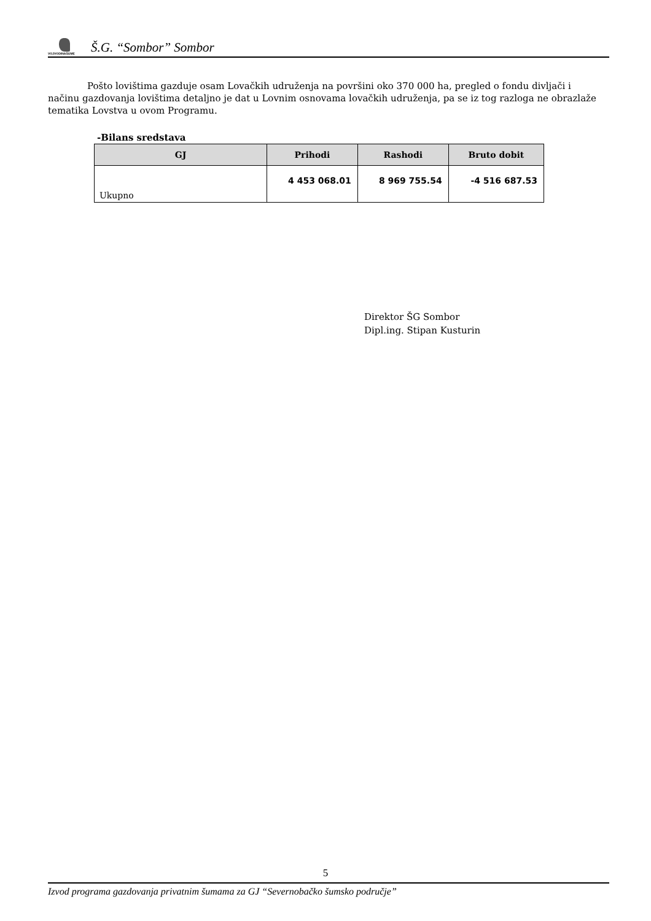VOJVODINAŠUME Š.G. “Sombor” Sombor
Pošto lovištima gazduje osam Lovačkih udruženja na površini oko 370 000 ha, pregled o fondu divljači i načinu gazdovanja lovištima detaljno je dat u Lovnim osnovama lovačkih udruženja, pa se iz tog razloga ne obrazlaže tematika Lovstva u ovom Programu.
-Bilans sredstava
| GJ | Prihodi | Rashodi | Bruto dobit |
| --- | --- | --- | --- |
| Ukupno | 4 453 068.01 | 8 969 755.54 | -4 516 687.53 |
Direktor ŠG Sombor
Dipl.ing. Stipan Kusturin
5
Izvod programa gazdovanja privatnim šumama za GJ “Severnobačko šumsko područje”